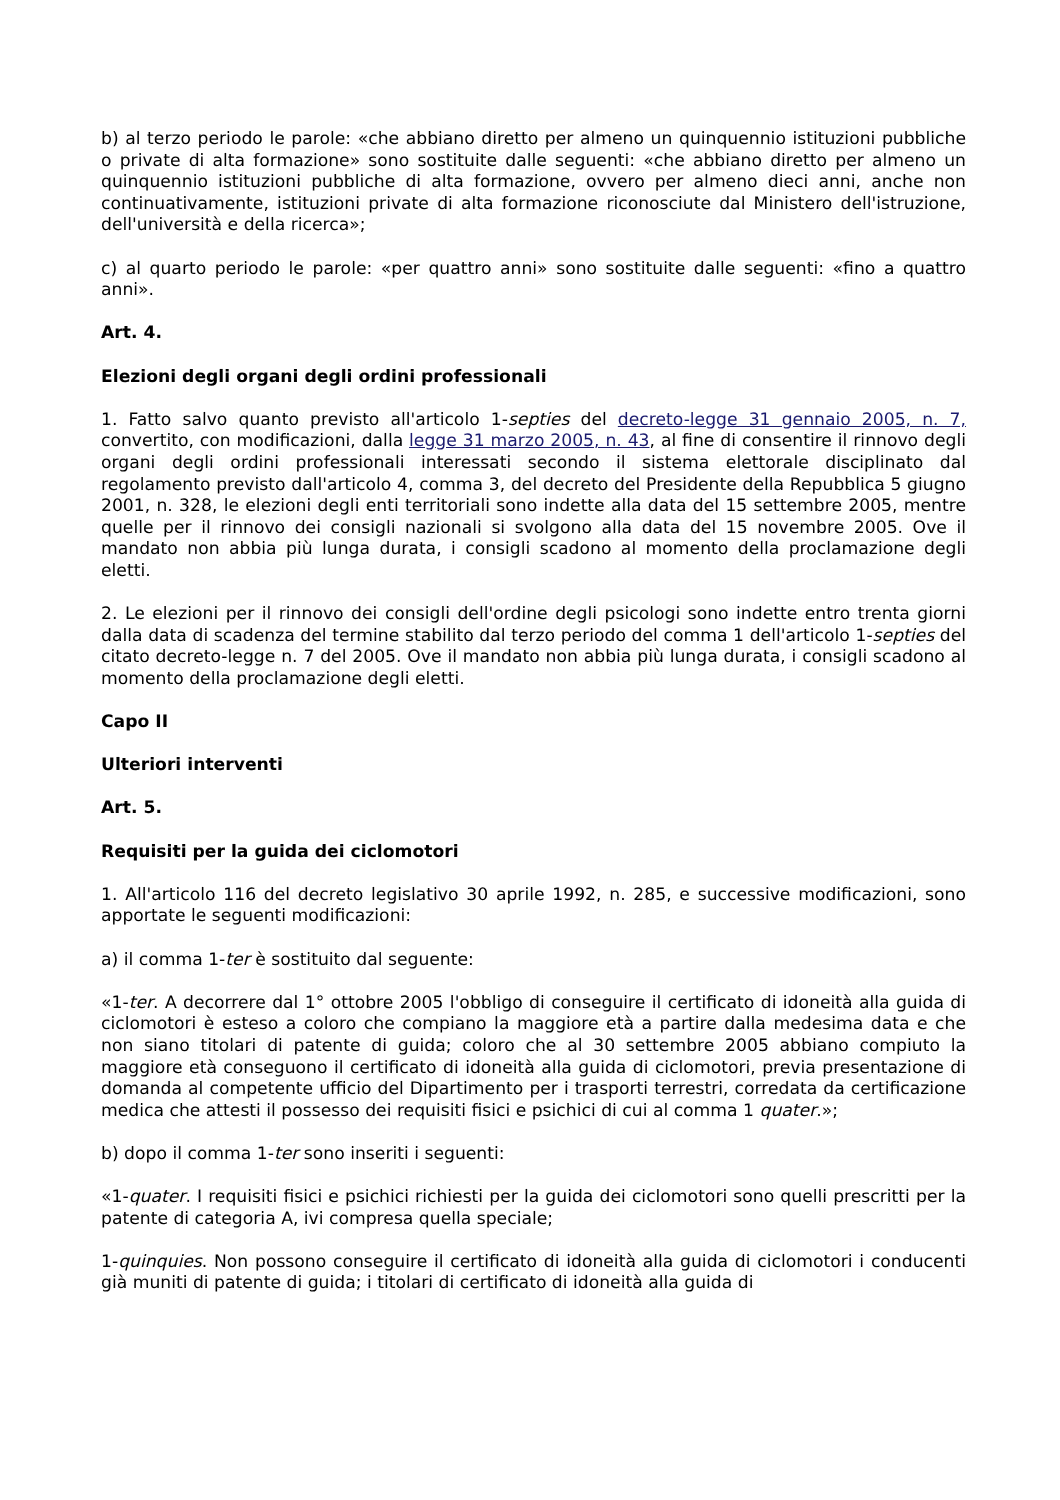b) al terzo periodo le parole: «che abbiano diretto per almeno un quinquennio istituzioni pubbliche o private di alta formazione» sono sostituite dalle seguenti: «che abbiano diretto per almeno un quinquennio istituzioni pubbliche di alta formazione, ovvero per almeno dieci anni, anche non continuativamente, istituzioni private di alta formazione riconosciute dal Ministero dell'istruzione, dell'università e della ricerca»;
c) al quarto periodo le parole: «per quattro anni» sono sostituite dalle seguenti: «fino a quattro anni».
Art. 4.
Elezioni degli organi degli ordini professionali
1. Fatto salvo quanto previsto all'articolo 1-septies del decreto-legge 31 gennaio 2005, n. 7, convertito, con modificazioni, dalla legge 31 marzo 2005, n. 43, al fine di consentire il rinnovo degli organi degli ordini professionali interessati secondo il sistema elettorale disciplinato dal regolamento previsto dall'articolo 4, comma 3, del decreto del Presidente della Repubblica 5 giugno 2001, n. 328, le elezioni degli enti territoriali sono indette alla data del 15 settembre 2005, mentre quelle per il rinnovo dei consigli nazionali si svolgono alla data del 15 novembre 2005. Ove il mandato non abbia più lunga durata, i consigli scadono al momento della proclamazione degli eletti.
2. Le elezioni per il rinnovo dei consigli dell'ordine degli psicologi sono indette entro trenta giorni dalla data di scadenza del termine stabilito dal terzo periodo del comma 1 dell'articolo 1-septies del citato decreto-legge n. 7 del 2005. Ove il mandato non abbia più lunga durata, i consigli scadono al momento della proclamazione degli eletti.
Capo II
Ulteriori interventi
Art. 5.
Requisiti per la guida dei ciclomotori
1. All'articolo 116 del decreto legislativo 30 aprile 1992, n. 285, e successive modificazioni, sono apportate le seguenti modificazioni:
a) il comma 1-ter è sostituito dal seguente:
«1-ter. A decorrere dal 1° ottobre 2005 l'obbligo di conseguire il certificato di idoneità alla guida di ciclomotori è esteso a coloro che compiano la maggiore età a partire dalla medesima data e che non siano titolari di patente di guida; coloro che al 30 settembre 2005 abbiano compiuto la maggiore età conseguono il certificato di idoneità alla guida di ciclomotori, previa presentazione di domanda al competente ufficio del Dipartimento per i trasporti terrestri, corredata da certificazione medica che attesti il possesso dei requisiti fisici e psichici di cui al comma 1 quater.»;
b) dopo il comma 1-ter sono inseriti i seguenti:
«1-quater. I requisiti fisici e psichici richiesti per la guida dei ciclomotori sono quelli prescritti per la patente di categoria A, ivi compresa quella speciale;
1-quinquies. Non possono conseguire il certificato di idoneità alla guida di ciclomotori i conducenti già muniti di patente di guida; i titolari di certificato di idoneità alla guida di